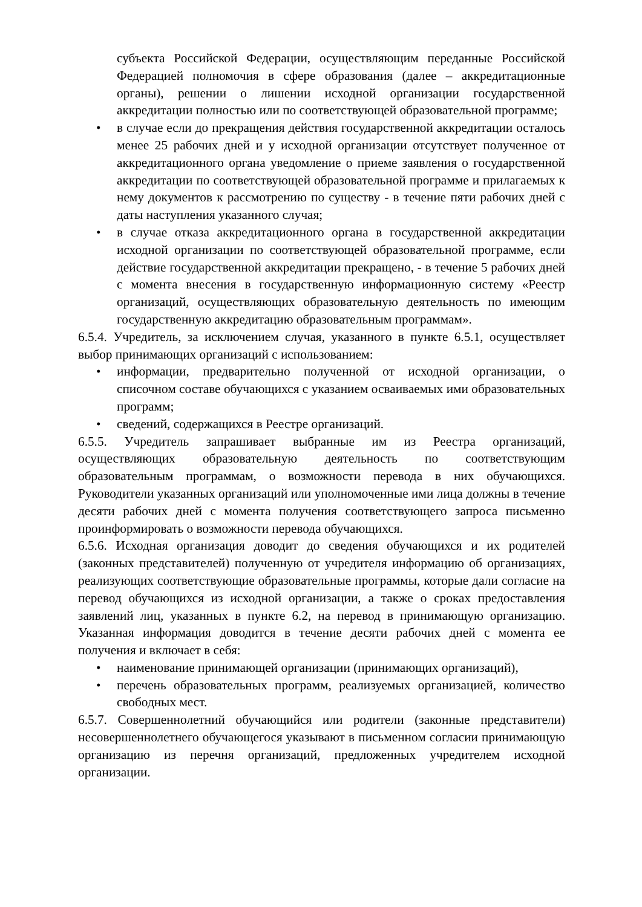субъекта Российской Федерации, осуществляющим переданные Российской Федерацией полномочия в сфере образования (далее – аккредитационные органы), решении о лишении исходной организации государственной аккредитации полностью или по соответствующей образовательной программе;
• в случае если до прекращения действия государственной аккредитации осталось менее 25 рабочих дней и у исходной организации отсутствует полученное от аккредитационного органа уведомление о приеме заявления о государственной аккредитации по соответствующей образовательной программе и прилагаемых к нему документов к рассмотрению по существу - в течение пяти рабочих дней с даты наступления указанного случая;
• в случае отказа аккредитационного органа в государственной аккредитации исходной организации по соответствующей образовательной программе, если действие государственной аккредитации прекращено, - в течение 5 рабочих дней с момента внесения в государственную информационную систему «Реестр организаций, осуществляющих образовательную деятельность по имеющим государственную аккредитацию образовательным программам».
6.5.4. Учредитель, за исключением случая, указанного в пункте 6.5.1, осуществляет выбор принимающих организаций с использованием:
• информации, предварительно полученной от исходной организации, о списочном составе обучающихся с указанием осваиваемых ими образовательных программ;
• сведений, содержащихся в Реестре организаций.
6.5.5. Учредитель запрашивает выбранные им из Реестра организаций, осуществляющих образовательную деятельность по соответствующим образовательным программам, о возможности перевода в них обучающихся. Руководители указанных организаций или уполномоченные ими лица должны в течение десяти рабочих дней с момента получения соответствующего запроса письменно проинформировать о возможности перевода обучающихся.
6.5.6. Исходная организация доводит до сведения обучающихся и их родителей (законных представителей) полученную от учредителя информацию об организациях, реализующих соответствующие образовательные программы, которые дали согласие на перевод обучающихся из исходной организации, а также о сроках предоставления заявлений лиц, указанных в пункте 6.2, на перевод в принимающую организацию. Указанная информация доводится в течение десяти рабочих дней с момента ее получения и включает в себя:
• наименование принимающей организации (принимающих организаций),
• перечень образовательных программ, реализуемых организацией, количество свободных мест.
6.5.7. Совершеннолетний обучающийся или родители (законные представители) несовершеннолетнего обучающегося указывают в письменном согласии принимающую организацию из перечня организаций, предложенных учредителем исходной организации.